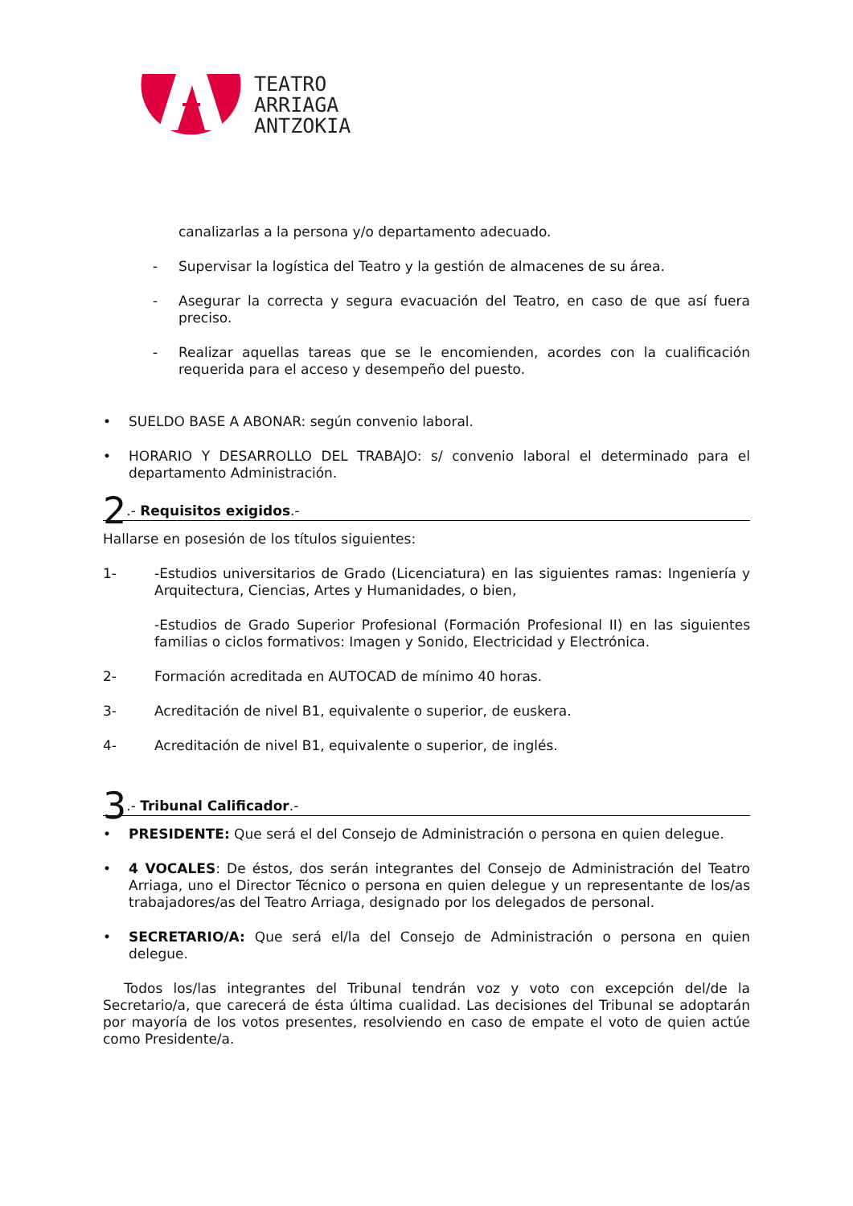TEATRO
ARRIAGA
ANTZOKIA
canalizarlas a la persona y/o departamento adecuado.
- Supervisar la logística del Teatro y la gestión de almacenes de su área.
- Asegurar la correcta y segura evacuación del Teatro, en caso de que así fuera preciso.
- Realizar aquellas tareas que se le encomienden, acordes con la cualificación requerida para el acceso y desempeño del puesto.
• SUELDO BASE A ABONAR: según convenio laboral.
• HORARIO Y DESARROLLO DEL TRABAJO: s/ convenio laboral el determinado para el departamento Administración.
2.- Requisitos exigidos.-
Hallarse en posesión de los títulos siguientes:
1- -Estudios universitarios de Grado (Licenciatura) en las siguientes ramas: Ingeniería y Arquitectura, Ciencias, Artes y Humanidades, o bien,
-Estudios de Grado Superior Profesional (Formación Profesional II) en las siguientes familias o ciclos formativos: Imagen y Sonido, Electricidad y Electrónica.
2- Formación acreditada en AUTOCAD de mínimo 40 horas.
3- Acreditación de nivel B1, equivalente o superior, de euskera.
4- Acreditación de nivel B1, equivalente o superior, de inglés.
3.- Tribunal Calificador.-
• PRESIDENTE: Que será el del Consejo de Administración o persona en quien delegue.
• 4 VOCALES: De éstos, dos serán integrantes del Consejo de Administración del Teatro Arriaga, uno el Director Técnico o persona en quien delegue y un representante de los/as trabajadores/as del Teatro Arriaga, designado por los delegados de personal.
• SECRETARIO/A: Que será el/la del Consejo de Administración o persona en quien delegue.
Todos los/las integrantes del Tribunal tendrán voz y voto con excepción del/de la Secretario/a, que carecerá de ésta última cualidad. Las decisiones del Tribunal se adoptarán por mayoría de los votos presentes, resolviendo en caso de empate el voto de quien actúe como Presidente/a.